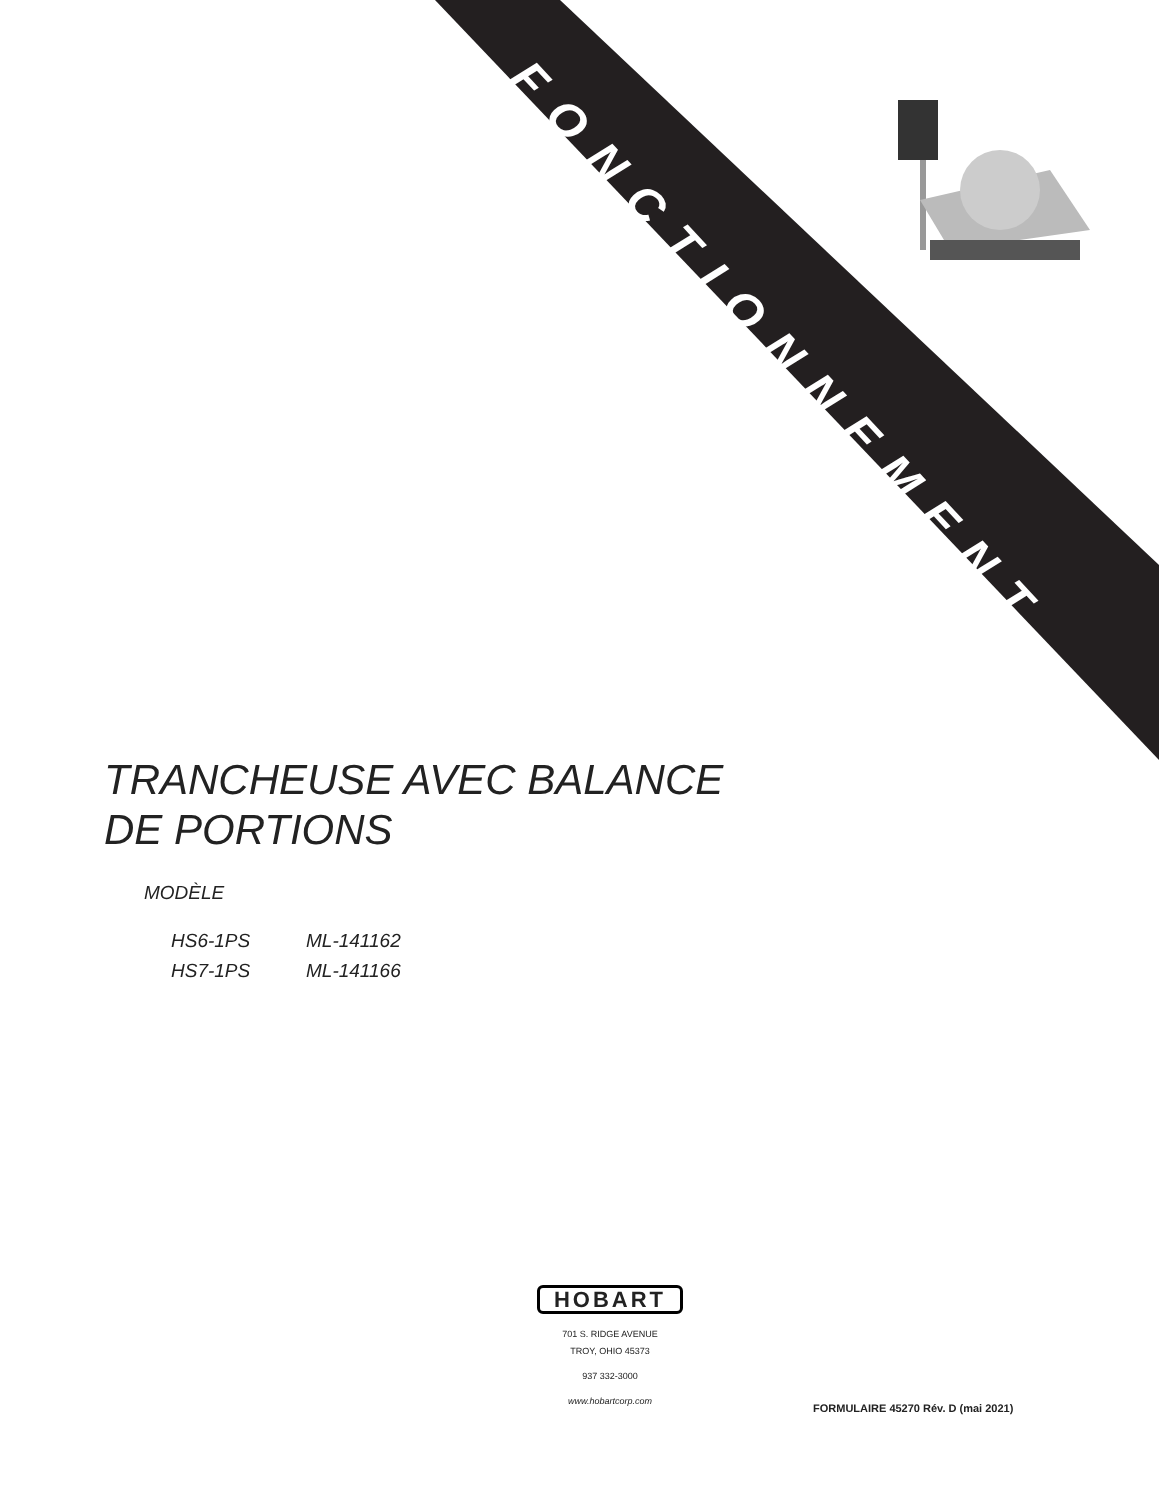FONCTIONNEMENT
TRANCHEUSE AVEC BALANCE
DE PORTIONS
MODÈLE
HS6-1PS ML-141162
HS7-1PS ML-141166
HOBART
701 S. RIDGE AVENUE
TROY, OHIO 45373
937 332-3000
www.hobartcorp.com
FORMULAIRE 45270 Rév. D (mai 2021)